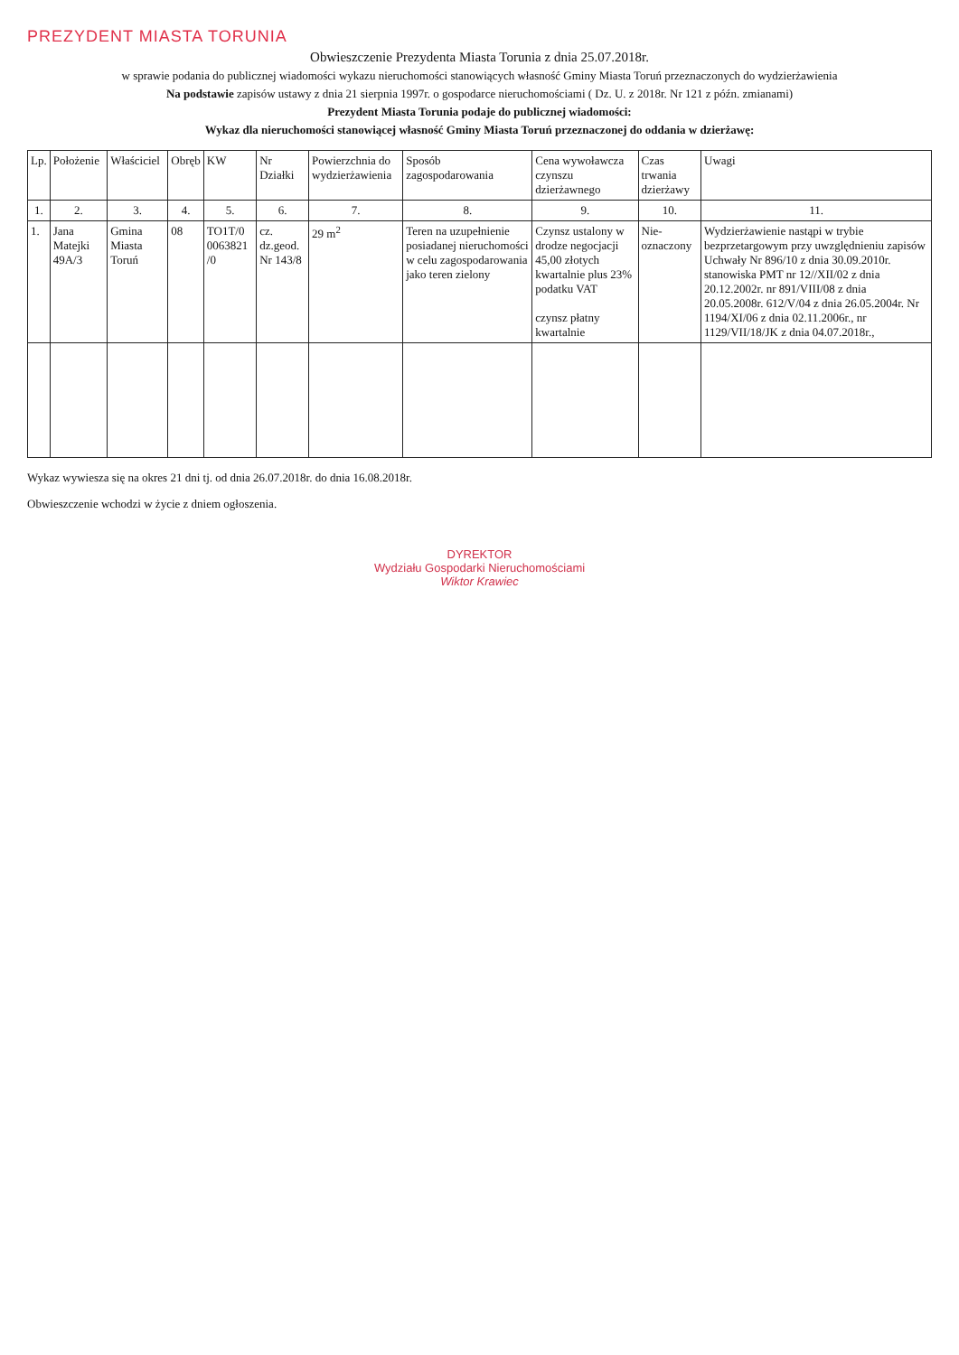PREZYDENT MIASTA TORUNIA
Obwieszczenie Prezydenta Miasta Torunia z dnia 25.07.2018r.
w sprawie podania do publicznej wiadomości wykazu nieruchomości stanowiących własność Gminy Miasta Toruń przeznaczonych do wydzierżawienia
Na podstawie zapisów ustawy z dnia 21 sierpnia 1997r. o gospodarce nieruchomościami ( Dz. U. z 2018r. Nr 121 z późn. zmianami)
Prezydent Miasta Torunia podaje do publicznej wiadomości:
Wykaz dla nieruchomości stanowiącej własność Gminy Miasta Toruń przeznaczonej do oddania w dzierżawę:
| Lp. | Położenie | Właściciel | Obręb | KW | Nr Działki | Powierzchnia do wydzierżawienia | Sposób zagospodarowania | Cena wywoławcza czynszu dzierżawnego | Czas trwania dzierżawy | Uwagi |
| --- | --- | --- | --- | --- | --- | --- | --- | --- | --- | --- |
| 1. | 2. | 3. | 4. | 5. | 6. | 7. | 8. | 9. | 10. | 11. |
| 1. | Jana Matejki 49A/3 | Gmina Miasta Toruń | 08 | TO1T/0 0063821 /0 | cz. dz.geod. Nr 143/8 | 29 m<sup>2</sup> | Teren na uzupełnienie posiadanej nieruchomości w celu zagospodarowania jako teren zielony | Czynsz ustalony w drodze negocjacji 45,00 złotych kwartalnie plus 23% podatku VAT czynsz płatny kwartalnie | Nie-oznaczony | Wydzierżawienie nastąpi w trybie bezprzetargowym przy uwzględnieniu zapisów Uchwały Nr 896/10 z dnia 30.09.2010r. stanowiska PMT nr 12//XII/02 z dnia 20.12.2002r. nr 891/VIII/08 z dnia 20.05.2008r. 612/V/04 z dnia 26.05.2004r. Nr 1194/XI/06 z dnia 02.11.2006r., nr 1129/VII/18/JK z dnia 04.07.2018r., |
Wykaz wywiesza się na okres 21 dni tj. od dnia 26.07.2018r. do dnia 16.08.2018r.
Obwieszczenie wchodzi w życie z dniem ogłoszenia.
DYREKTOR
Wydziału Gospodarki Nieruchomościami
Wiktor Krawiec